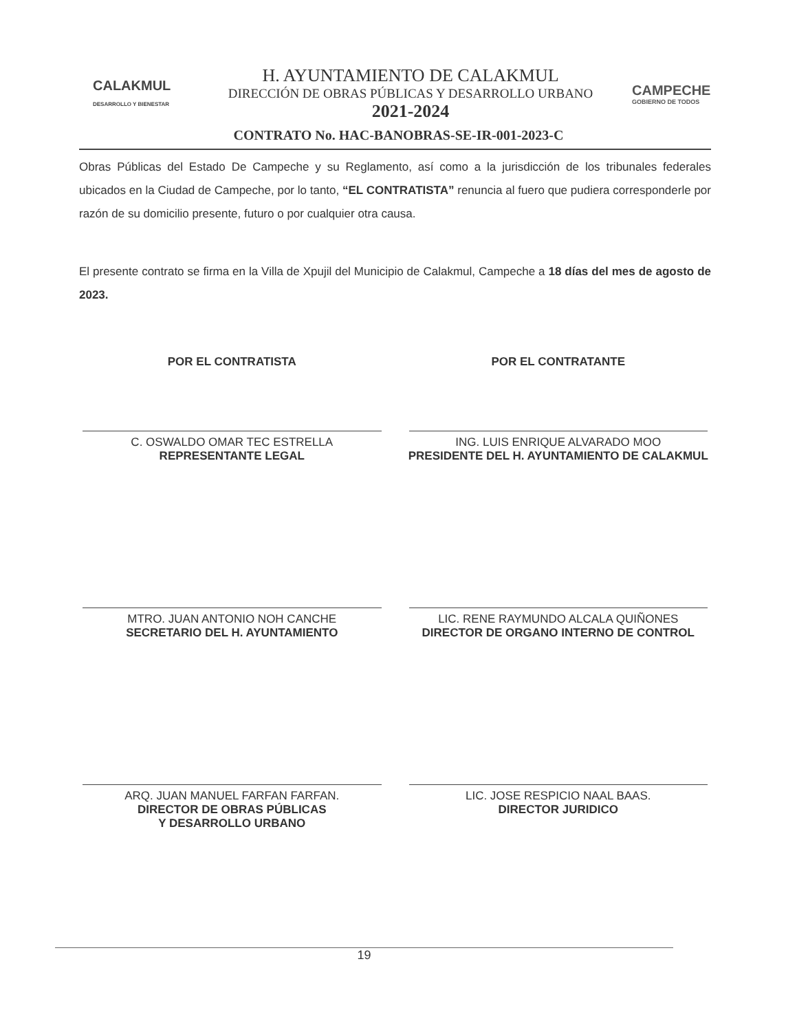CALAKMUL
DESARROLLO Y BIENESTAR
H. AYUNTAMIENTO DE CALAKMUL
DIRECCIÓN DE OBRAS PÚBLICAS Y DESARROLLO URBANO
2021-2024
CAMPECHE
GOBIERNO DE TODOS
CONTRATO No. HAC-BANOBRAS-SE-IR-001-2023-C
Obras Públicas del Estado De Campeche y su Reglamento, así como a la jurisdicción de los tribunales federales ubicados en la Ciudad de Campeche, por lo tanto, “EL CONTRATISTA” renuncia al fuero que pudiera corresponderle por razón de su domicilio presente, futuro o por cualquier otra causa.
El presente contrato se firma en la Villa de Xpujil del Municipio de Calakmul, Campeche a 18 días del mes de agosto de 2023.
POR EL CONTRATISTA
C. OSWALDO OMAR TEC ESTRELLA
REPRESENTANTE LEGAL
POR EL CONTRATANTE
ING. LUIS ENRIQUE ALVARADO MOO
PRESIDENTE DEL H. AYUNTAMIENTO DE CALAKMUL
MTRO. JUAN ANTONIO NOH CANCHE
SECRETARIO DEL H. AYUNTAMIENTO
LIC. RENE RAYMUNDO ALCALA QUIÑONES
DIRECTOR DE ORGANO INTERNO DE CONTROL
ARQ. JUAN MANUEL FARFAN FARFAN.
DIRECTOR DE OBRAS PÚBLICAS
Y DESARROLLO URBANO
LIC. JOSE RESPICIO NAAL BAAS.
DIRECTOR JURIDICO
19